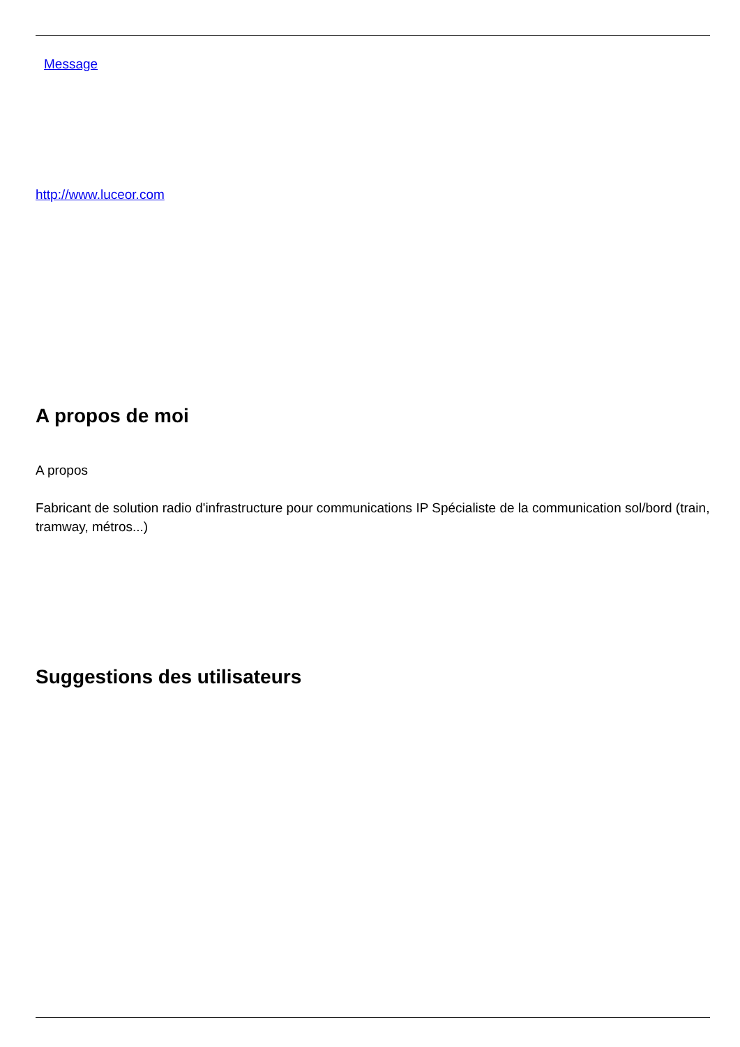Message
http://www.luceor.com
A propos de moi
A propos
Fabricant de solution radio d'infrastructure pour communications IP Spécialiste de la communication sol/bord (train, tramway, métros...)
Suggestions des utilisateurs